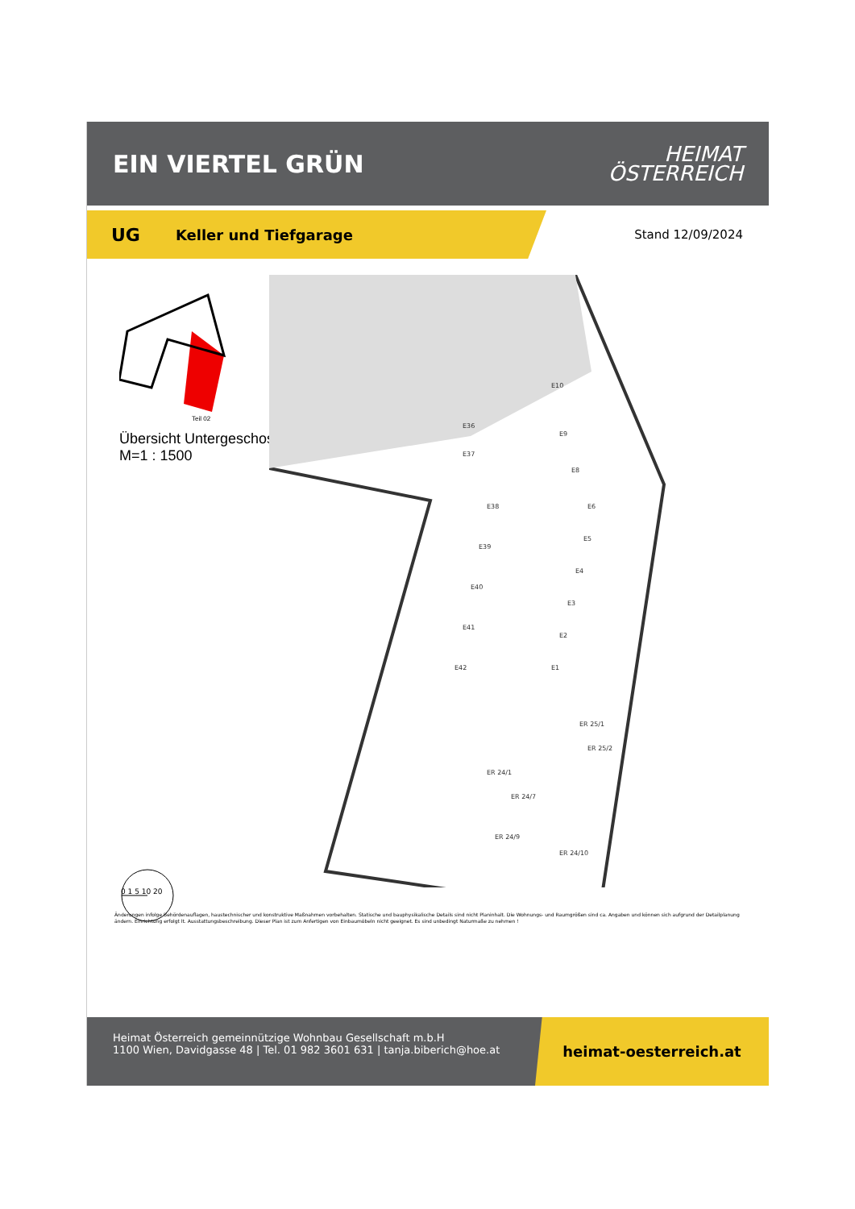EIN VIERTEL GRÜN
HEIMAT
ÖSTERREICH
UG Keller und Tiefgarage
Stand 12/09/2024
Teil 02
Übersicht Untergeschoss
M=1 : 1500
E36
E37
E38
E39
E40
E41
E42
E10
E9
E8
E6
E5
E4
E3
E2
E1
ER 25/1
ER 25/2
ER 24/1
ER 24/7
ER 24/9
ER 24/10
0 1 5 10 20
Änderungen infolge Behördenauflagen, haustechnischer und konstruktive Maßnahmen vorbehalten. Statische und bauphysikalische Details sind nicht Planinhalt. Die Wohnungs- und Raumgrößen sind ca. Angaben und können sich aufgrund der Detailplanung ändern. Einrichtung erfolgt lt. Ausstattungsbeschreibung. Dieser Plan ist zum Anfertigen von Einbaumöbeln nicht geeignet. Es sind unbedingt Naturmaße zu nehmen !
Heimat Österreich gemeinnützige Wohnbau Gesellschaft m.b.H
1100 Wien, Davidgasse 48 | Tel. 01 982 3601 631 | tanja.biberich@hoe.at
heimat-oesterreich.at